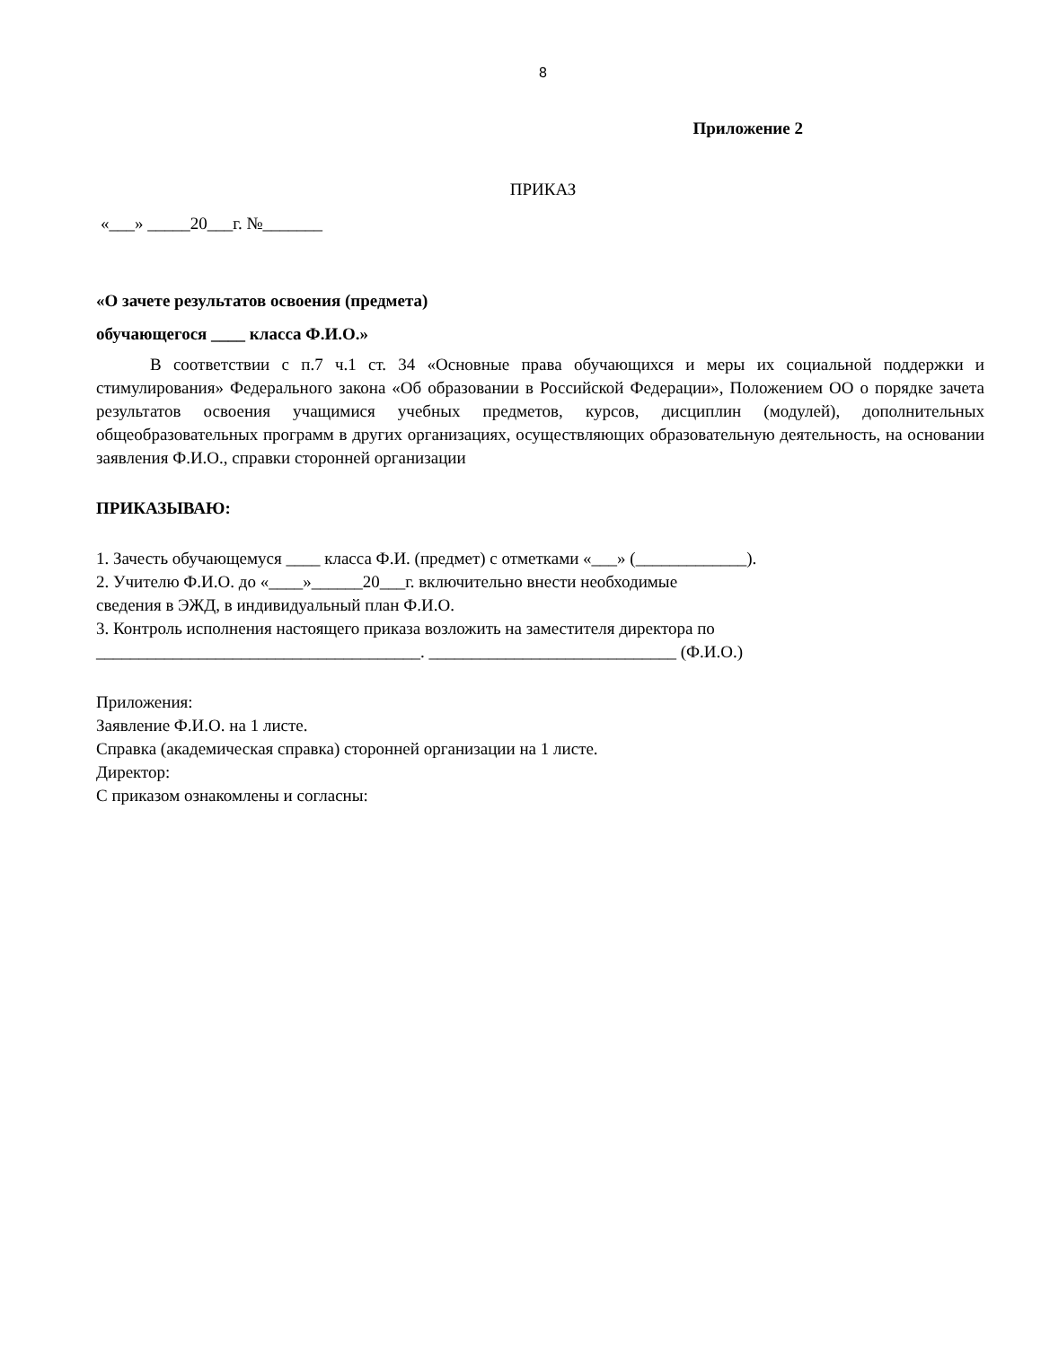8
Приложение 2
ПРИКАЗ
«___» _____20___г. №_______
«О зачете результатов освоения (предмета)
обучающегося ____ класса Ф.И.О.»
В соответствии с п.7 ч.1 ст. 34 «Основные права обучающихся и меры их социальной поддержки и стимулирования» Федерального закона «Об образовании в Российской Федерации», Положением ОО о порядке зачета результатов освоения учащимися учебных предметов, курсов, дисциплин (модулей), дополнительных общеобразовательных программ в других организациях, осуществляющих образовательную деятельность, на основании заявления Ф.И.О., справки сторонней организации
ПРИКАЗЫВАЮ:
1. Зачесть обучающемуся ____ класса Ф.И. (предмет) с отметками «___» (_____________).
2. Учителю Ф.И.О. до «____»______20___г. включительно внести необходимые
сведения в ЭЖД, в индивидуальный план Ф.И.О.
3. Контроль исполнения настоящего приказа возложить на заместителя директора по
______________________________________. _____________________________ (Ф.И.О.)
Приложения:
Заявление Ф.И.О. на 1 листе.
Справка (академическая справка) сторонней организации на 1 листе.
Директор:
С приказом ознакомлены и согласны: